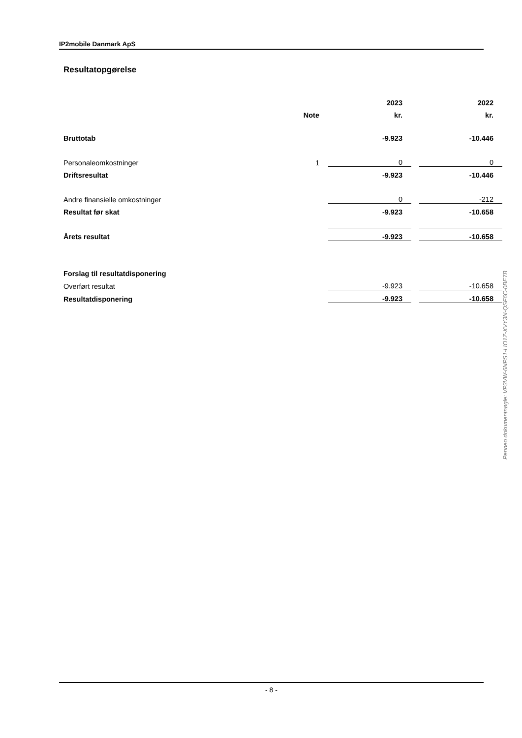IP2mobile Danmark ApS
Resultatopgørelse
| | | | 2023 | | 2022 |
| --- | --- | --- | --- | --- | --- |
| | Note | | kr. | | kr. |
| Bruttotab | | | -9.923 | | -10.446 |
| Personaleomkostninger | 1 | | 0 | | 0 |
| Driftsresultat | | | -9.923 | | -10.446 |
| Andre finansielle omkostninger | | | 0 | | -212 |
| Resultat før skat | | | -9.923 | | -10.658 |
| Årets resultat | | | -9.923 | | -10.658 |
| Forslag til resultatdisponering | | | | | |
| Overført resultat | | | -9.923 | | -10.658 |
| Resultatdisponering | | | -9.923 | | -10.658 |
Penneo dokumentnøgle: VP3VW-6NPS1-LIO1Z-XVY3N-QSF6C-0BE7B
- 8 -